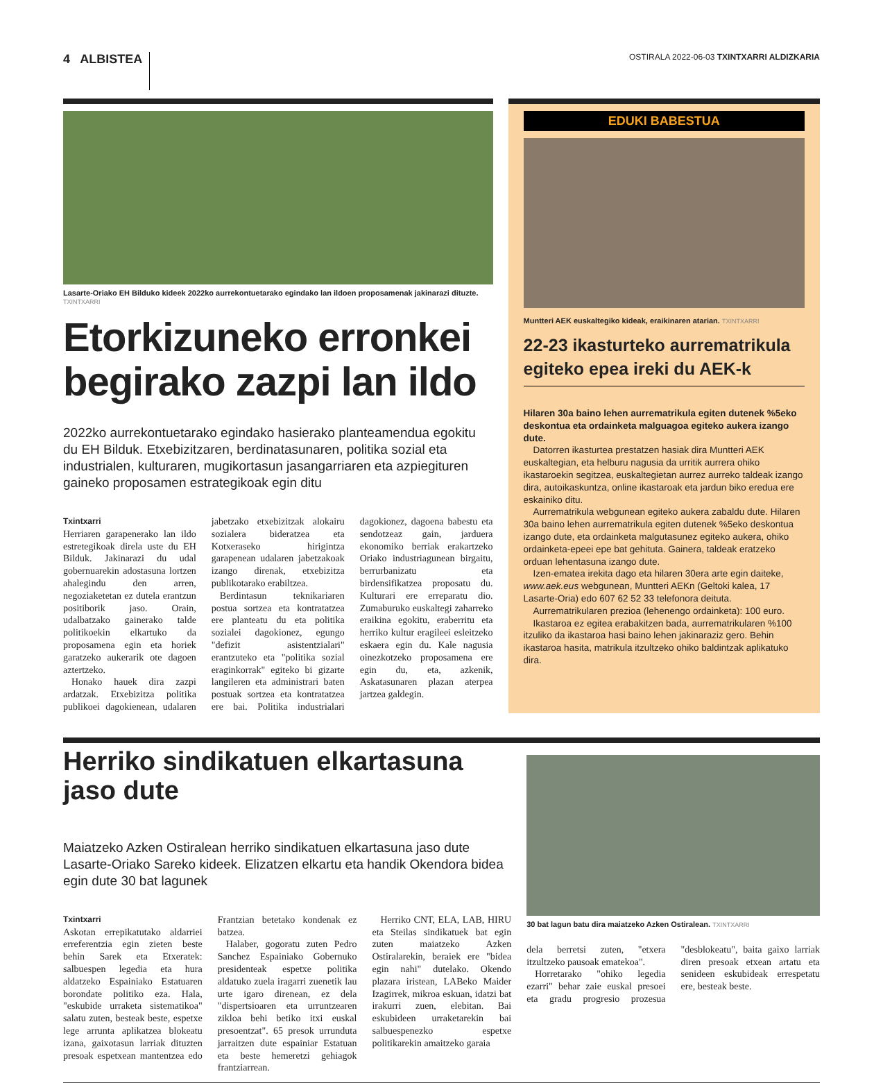4 ALBISTEA
OSTIRALA 2022-06-03 TXINTXARRI ALDIZKARIA
Lasarte-Oriako EH Bilduko kideek 2022ko aurrekontuetarako egindako lan ildoen proposamenak jakinarazi dituzte. TXINTXARRI
Etorkizuneko erronkei begirako zazpi lan ildo
2022ko aurrekontuetarako egindako hasierako planteamendua egokitu du EH Bilduk. Etxebizitzaren, berdinatasunaren, politika sozial eta industrialen, kulturaren, mugikortasun jasangarriaren eta azpiegituren gaineko proposamen estrategikoak egin ditu
Txintxarri
Herriaren garapenerako lan ildo estretegikoak direla uste du EH Bilduk. Jakinarazi du udal gobernuarekin adostasuna lortzen ahalegindu den arren, negoziaketetan ez dutela erantzun positiborik jaso. Orain, udalbatzako gainerako talde politikoekin elkartuko da proposamena egin eta horiek garatzeko aukerarik ote dagoen aztertzeko.
Honako hauek dira zazpi ardatzak. Etxebizitza politika publikoei dagokienean, udalaren jabetzako etxebizitzak alokairu sozialera bideratzea eta Kotxeraseko hirigintza garapenean udalaren jabetzakoak izango direnak, etxebizitza publikotarako erabiltzea.
Berdintasun teknikariaren postua sortzea eta kontratatzea ere planteatu du eta politika sozialei dagokionez, egungo "defizit asistentzialari" erantzuteko eta "politika sozial eraginkorrak" egiteko bi gizarte langileren eta administrari baten postuak sortzea eta kontratatzea ere bai. Politika industrialari dagokionez, dagoena babestu eta sendotzeaz gain, jarduera ekonomiko berriak erakartzeko Oriako industriagunean birgaitu, berrurbanizatu eta birdensifikatzea proposatu du. Kulturari ere erreparatu dio. Zumaburuko euskaltegi zaharreko eraikina egokitu, eraberritu eta herriko kultur eragileei esleitzeko eskaera egin du. Kale nagusia oinezkotzeko proposamena ere egin du, eta, azkenik, Askatasunaren plazan aterpea jartzea galdegin.
EDUKI BABESTUA
Muntteri AEK euskaltegiko kideak, eraikinaren atarian. TXINTXARRI
22-23 ikasturteko aurrematrikula egiteko epea ireki du AEK-k
Hilaren 30a baino lehen aurrematrikula egiten dutenek %5eko deskontua eta ordainketa malguagoa egiteko aukera izango dute.
Datorren ikasturtea prestatzen hasiak dira Muntteri AEK euskaltegian, eta helburu nagusia da urritik aurrera ohiko ikastaroekin segitzea, euskaltegietan aurrez aurreko taldeak izango dira, autoikaskuntza, online ikastaroak eta jardun biko eredua ere eskainiko ditu.
Aurrematrikula webgunean egiteko aukera zabaldu dute. Hilaren 30a baino lehen aurrematrikula egiten dutenek %5eko deskontua izango dute, eta ordainketa malgutasunez egiteko aukera, ohiko ordainketa-epeei epe bat gehituta. Gainera, taldeak eratzeko orduan lehentasuna izango dute.
Izen-ematea irekita dago eta hilaren 30era arte egin daiteke, www.aek.eus webgunean, Muntteri AEKn (Geltoki kalea, 17 Lasarte-Oria) edo 607 62 52 33 telefonora deituta.
Aurrematrikularen prezioa (lehenengo ordainketa): 100 euro.
Ikastaroa ez egitea erabakitzen bada, aurrematrikularen %100 itzuliko da ikastaroa hasi baino lehen jakinaraziz gero. Behin ikastaroa hasita, matrikula itzultzeko ohiko baldintzak aplikatuko dira.
Herriko sindikatuen elkartasuna jaso dute
Maiatzeko Azken Ostiralean herriko sindikatuen elkartasuna jaso dute Lasarte-Oriako Sareko kideek. Elizatzen elkartu eta handik Okendora bidea egin dute 30 bat lagunek
Txintxarri
Askotan errepikatutako aldarriei erreferentzia egin zieten beste behin Sarek eta Etxeratek: salbuespen legedia eta hura aldatzeko Espainiako Estatuaren borondate politiko eza. Hala, "eskubide urraketa sistematikoa" salatu zuten, besteak beste, espetxe lege arrunta aplikatzea blokeatu izana, gaixotasun larriak dituzten presoak espetxean mantentzea edo Frantzian betetako kondenak ez batzea.
Halaber, gogoratu zuten Pedro Sanchez Espainiako Gobernuko presidenteak espetxe politika aldatuko zuela iragarri zuenetik lau urte igaro direnean, ez dela "dispertsioaren eta urruntzearen zikloa behi betiko itxi euskal presoentzat". 65 presok urrunduta jarraitzen dute espainiar Estatuan eta beste hemeretzi gehiagok frantziarrean.
Herriko CNT, ELA, LAB, HIRU eta Steilas sindikatuek bat egin zuten maiatzeko Azken Ostiralarekin, beraiek ere "bidea egin nahi" dutelako. Okendo plazara iristean, LABeko Maider Izagirrek, mikroa eskuan, idatzi bat irakurri zuen, elebitan. Bai eskubideen urraketarekin bai salbuespenezko espetxe politikarekin amaitzeko garaia
30 bat lagun batu dira maiatzeko Azken Ostiralean. TXINTXARRI
dela berretsi zuten, "etxera itzultzeko pausoak ematekoa".
Horretarako "ohiko legedia ezarri" behar zaie euskal presoei eta gradu progresio prozesua "desblokeatu", baita gaixo larriak diren presoak etxean artatu eta senideen eskubideak errespetatu ere, besteak beste.